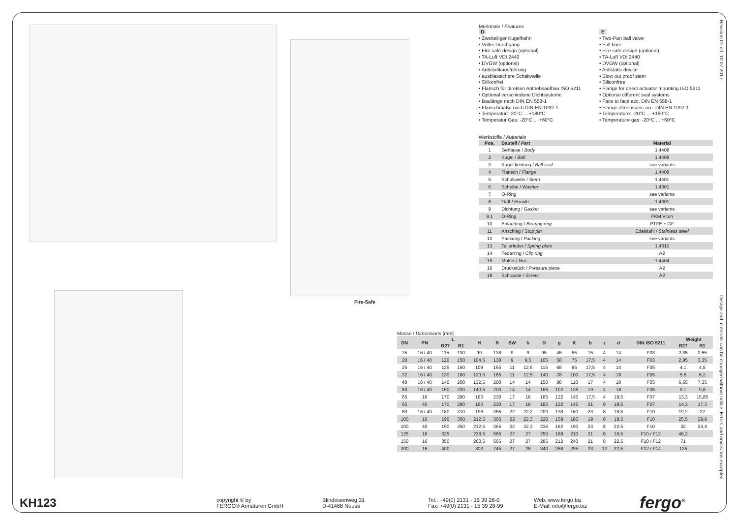Fire-Safe
Merkmale / Features
D
• Zweiteiliger Kugelhahn
• Voller Durchgang
• Fire safe design (optional)
• TA-Luft VDI 2440
• DVGW (optional)
• Antistatikausführung
• ausblassichere Schaltwelle
• Silikonfrei
• Flansch für direkten Antriebsaufbau ISO 5211
• Optional verschiedene Dichtsysteme
• Baulänge nach DIN EN 558-1
• Flanschmaße nach DIN EN 1092-1
• Temperatur: -20°C ... +180°C
• Temperatur Gas: -20°C ... +60°C
E
• Two-Part ball valve
• Full bore
• Fire safe design (optional)
• TA-Luft VDI 2440
• DVGW (optional)
• Antistatic device
• Blow out proof stem
• Siliconfree
• Flange for direct actuator mounting ISO 5211
• Optional different seal systems
• Face to face acc. DIN EN 558-1
• Flange dimensions acc. DIN EN 1092-1
• Temperature: -20°C ... +180°C
• Temperature gas: -20°C ... +60°C
Werkstoffe / Materials
| Pos. | Bauteil / Part | Material |
| --- | --- | --- |
| 1 | Gehäuse / Body | 1.4408 |
| 2 | Kugel / Ball | 1.4408 |
| 3 | Kugeldichtung / Ball seal | see variants |
| 4 | Flansch / Flange | 1.4408 |
| 5 | Schaltwelle / Stem | 1.4401 |
| 6 | Scheibe / Washer | 1.4301 |
| 7 | O-Ring | see variants |
| 8 | Griff / Handle | 1.4301 |
| 9 | Dichtung / Gasket | see variants |
| 9.1 | O-Ring | FKM Viton |
| 10 | Anlaufring / Bearing ring | PTFE + GF |
| 11 | Anschlag / Stop pin | Edelstahl / Stainless steel |
| 12 | Packung / Packing | see variants |
| 13 | Tellerfeder / Spring plate | 1.4310 |
| 14 | Federring / Clip ring | A2 |
| 15 | Mutter / Nut | 1.4404 |
| 16 | Druckstück / Pressure piece | A2 |
| 18 | Schraube / Screw | A2 |
Masse / Dimensions [mm]
| DN | PN | L | | H | R | SW | h | D | g | K | b | z | d | DIN ISO 5211 | Weight | |
| --- | --- | --- | --- | --- | --- | --- | --- | --- | --- | --- | --- | --- | --- | --- | --- | --- |
| | | R27 | R1 | | | | | | | | | | | | R27 | R1 |
| 15 | 16 / 40 | 115 | 130 | 99 | 138 | 9 | 9 | 95 | 45 | 65 | 15 | 4 | 14 | F03 | 2,35 | 2,55 |
| 20 | 16 / 40 | 120 | 150 | 104,5 | 138 | 9 | 9,5 | 105 | 58 | 75 | 17,5 | 4 | 14 | F03 | 2,95 | 3,35 |
| 25 | 16 / 40 | 125 | 160 | 109 | 165 | 11 | 12,5 | 115 | 68 | 85 | 17,5 | 4 | 14 | F05 | 4,1 | 4,5 |
| 32 | 16 / 40 | 130 | 180 | 120,5 | 165 | 11 | 12,5 | 140 | 78 | 100 | 17,5 | 4 | 18 | F05 | 5,6 | 6,2 |
| 40 | 16 / 40 | 140 | 200 | 132,5 | 200 | 14 | 14 | 150 | 88 | 110 | 17 | 4 | 18 | F05 | 6,65 | 7,35 |
| 50 | 16 / 40 | 150 | 230 | 140,5 | 200 | 14 | 14 | 165 | 102 | 125 | 19 | 4 | 18 | F05 | 9,1 | 9,8 |
| 65 | 16 | 170 | 290 | 163 | 230 | 17 | 18 | 185 | 122 | 145 | 17,5 | 4 | 18,5 | F07 | 13,3 | 15,85 |
| 65 | 40 | 170 | 290 | 163 | 230 | 17 | 18 | 185 | 122 | 145 | 21 | 8 | 18,5 | F07 | 14,3 | 17,3 |
| 80 | 16 / 40 | 180 | 310 | 196 | 365 | 22 | 22,2 | 200 | 138 | 160 | 23 | 8 | 18,5 | F10 | 19,2 | 22 |
| 100 | 16 | 190 | 350 | 212,5 | 365 | 22 | 22,3 | 220 | 158 | 180 | 19 | 8 | 18,5 | F10 | 25,5 | 29,9 |
| 100 | 40 | 190 | 350 | 212,5 | 365 | 22 | 22,3 | 235 | 162 | 190 | 23 | 8 | 22,5 | F10 | 32 | 34,4 |
| 125 | 16 | 325 | | 238,5 | 565 | 27 | 27 | 250 | 188 | 210 | 21 | 8 | 18,5 | F10 / F12 | 46,2 | |
| 150 | 16 | 350 | | 260,5 | 565 | 27 | 27 | 285 | 212 | 240 | 21 | 8 | 22,5 | F10 / F12 | 71 | |
| 200 | 16 | 400 | | 303 | 745 | 27 | 28 | 340 | 268 | 295 | 23 | 12 | 22,5 | F12 / F14 | 125 | |
Revision 01 dd. 10.07.2017
Design and materials can be changed without notice. Errors and omissions excepted
KH123
copyright © by
FERGO® Armaturen GmbH
Blindeisenweg 31
D-41468 Neuss
Tel.: +49(0) 2131 - 15 39 28-0
Fax: +49(0) 2131 - 15 39 28-99
Web: www.fergo.biz
E-Mail: info@fergo.biz
fergo<sup>®</sup>